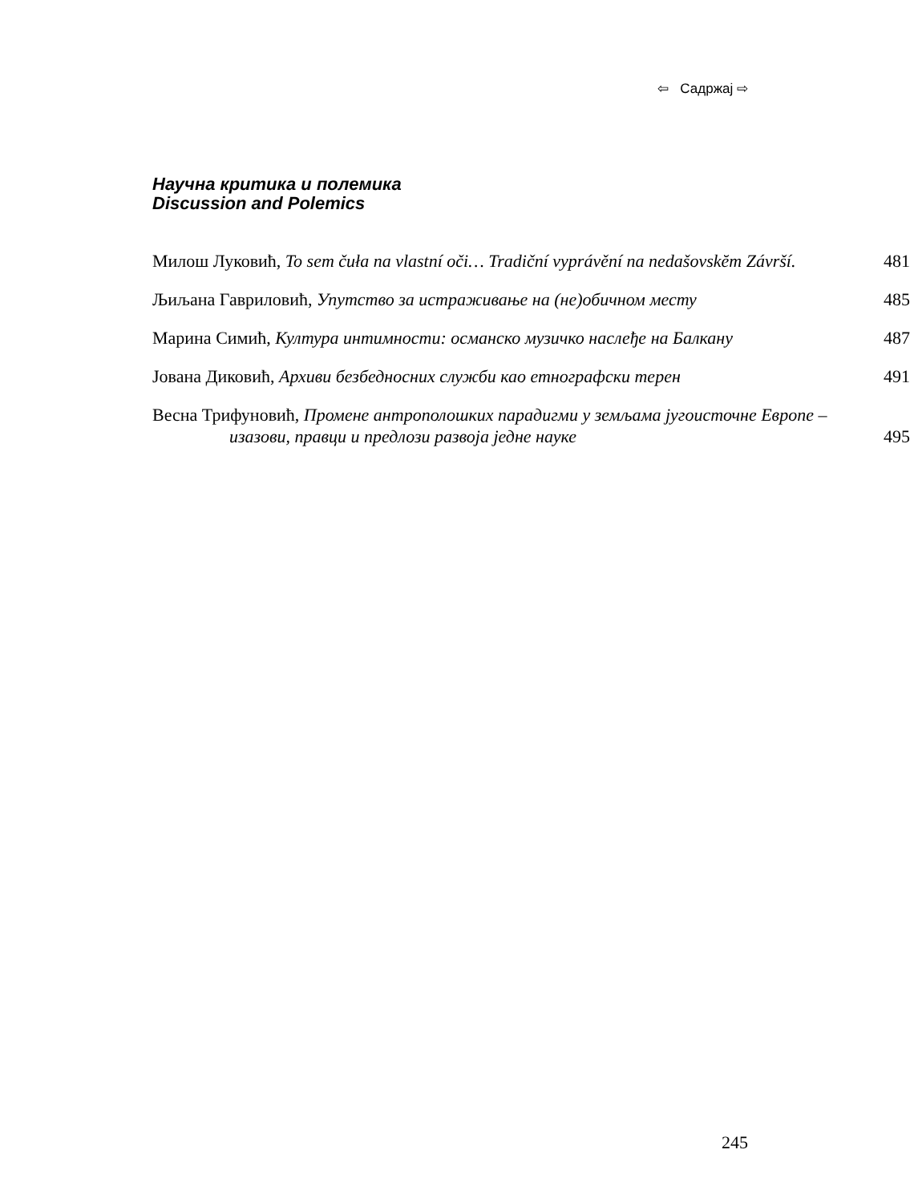⇦ Садржај ⇨
Научна критика и полемика
Discussion and Polemics
Милош Луковић, To sem čuła na vlastní oči… Tradiční vyprávění na nedašovskĕm Závrší.
481
Љиљана Гавриловић, Упутство за истраживање на (не)обичном месту
485
Марина Симић, Култура интимности: османско музичко наслеђе на Балкану
487
Јована Диковић, Архиви безбедносних служби као етнографски терен
491
Весна Трифуновић, Промене антрополошких парадигми у земљама југоисточне Европе – изазови, правци и предлози развоја једне науке
495
245